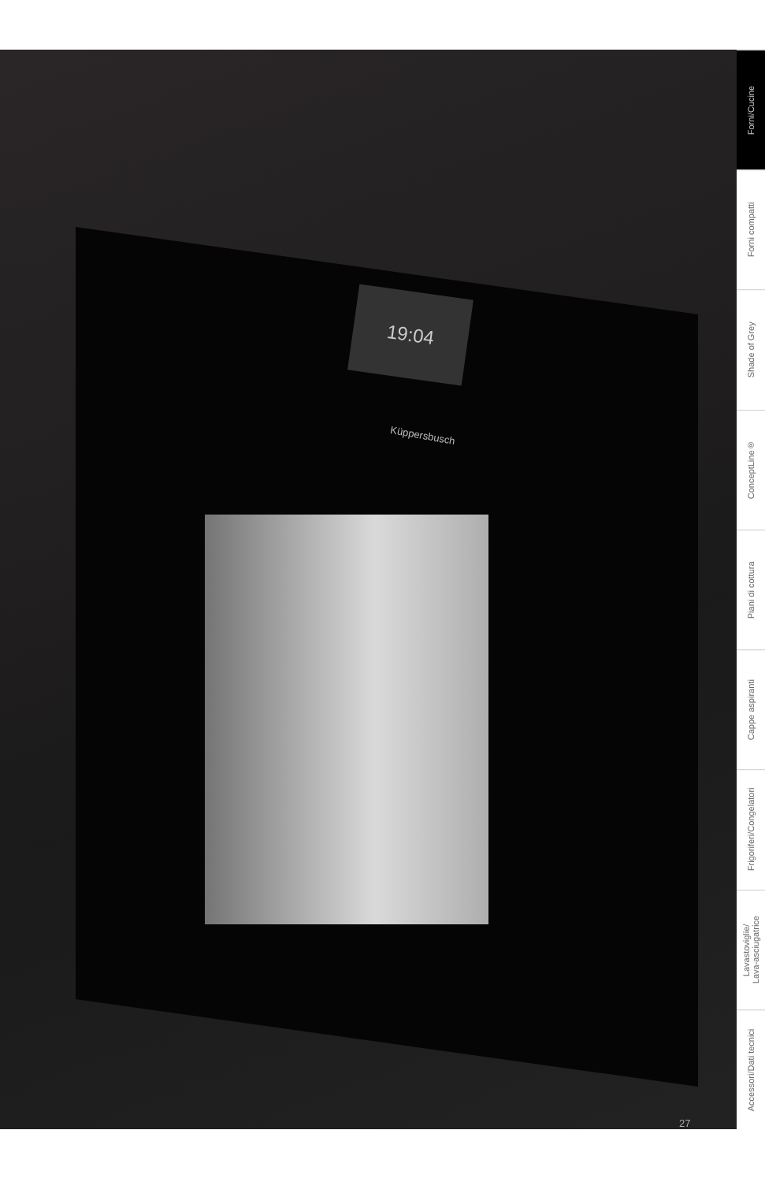19:04
Küppersbusch
27
Forni/Cucine
Forni compatti
Shade of Grey
ConceptLine®
Piani di cottura
Cappe aspiranti
Frigoriferi/Congelatori
Lavastoviglie/
Lava-asciugatrice
Accessori/Dati tecnici